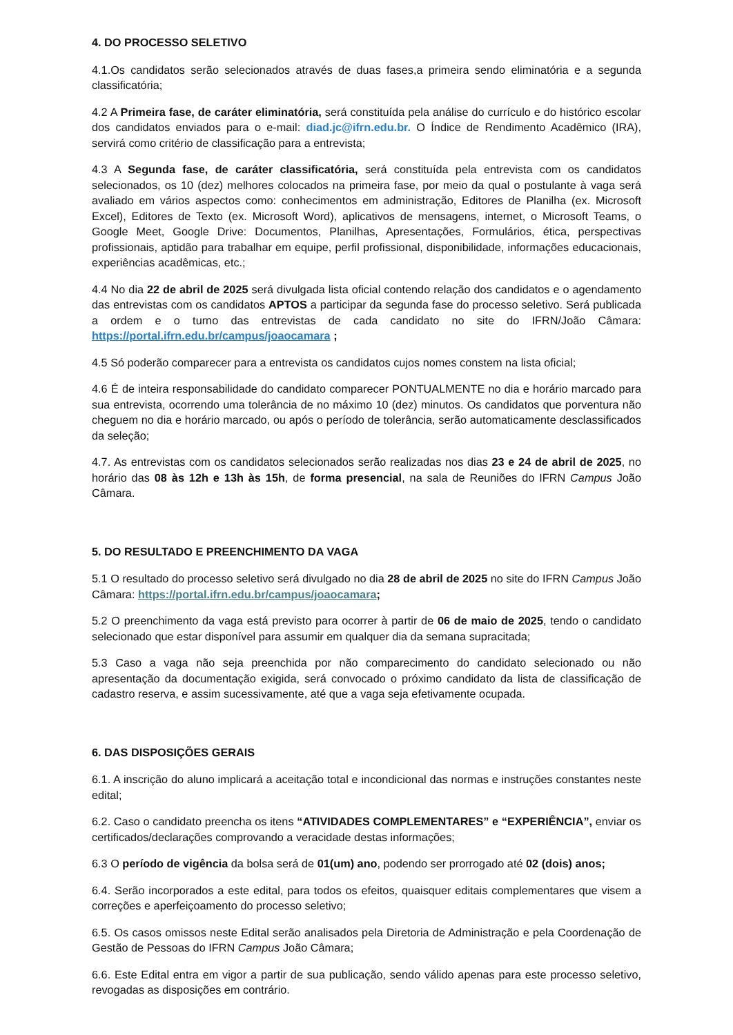4. DO PROCESSO SELETIVO
4.1.Os candidatos serão selecionados através de duas fases,a primeira sendo eliminatória e a segunda classificatória;
4.2 A Primeira fase, de caráter eliminatória, será constituída pela análise do currículo e do histórico escolar dos candidatos enviados para o e-mail: diad.jc@ifrn.edu.br. O Índice de Rendimento Acadêmico (IRA), servirá como critério de classificação para a entrevista;
4.3 A Segunda fase, de caráter classificatória, será constituída pela entrevista com os candidatos selecionados, os 10 (dez) melhores colocados na primeira fase, por meio da qual o postulante à vaga será avaliado em vários aspectos como: conhecimentos em administração, Editores de Planilha (ex. Microsoft Excel), Editores de Texto (ex. Microsoft Word), aplicativos de mensagens, internet, o Microsoft Teams, o Google Meet, Google Drive: Documentos, Planilhas, Apresentações, Formulários, ética, perspectivas profissionais, aptidão para trabalhar em equipe, perfil profissional, disponibilidade, informações educacionais, experiências acadêmicas, etc.;
4.4 No dia 22 de abril de 2025 será divulgada lista oficial contendo relação dos candidatos e o agendamento das entrevistas com os candidatos APTOS a participar da segunda fase do processo seletivo. Será publicada a ordem e o turno das entrevistas de cada candidato no site do IFRN/João Câmara: https://portal.ifrn.edu.br/campus/joaocamara ;
4.5 Só poderão comparecer para a entrevista os candidatos cujos nomes constem na lista oficial;
4.6 É de inteira responsabilidade do candidato comparecer PONTUALMENTE no dia e horário marcado para sua entrevista, ocorrendo uma tolerância de no máximo 10 (dez) minutos. Os candidatos que porventura não cheguem no dia e horário marcado, ou após o período de tolerância, serão automaticamente desclassificados da seleção;
4.7. As entrevistas com os candidatos selecionados serão realizadas nos dias 23 e 24 de abril de 2025, no horário das 08 às 12h e 13h às 15h, de forma presencial, na sala de Reuniões do IFRN Campus João Câmara.
5. DO RESULTADO E PREENCHIMENTO DA VAGA
5.1 O resultado do processo seletivo será divulgado no dia 28 de abril de 2025 no site do IFRN Campus João Câmara: https://portal.ifrn.edu.br/campus/joaocamara;
5.2 O preenchimento da vaga está previsto para ocorrer à partir de 06 de maio de 2025, tendo o candidato selecionado que estar disponível para assumir em qualquer dia da semana supracitada;
5.3 Caso a vaga não seja preenchida por não comparecimento do candidato selecionado ou não apresentação da documentação exigida, será convocado o próximo candidato da lista de classificação de cadastro reserva, e assim sucessivamente, até que a vaga seja efetivamente ocupada.
6. DAS DISPOSIÇÕES GERAIS
6.1. A inscrição do aluno implicará a aceitação total e incondicional das normas e instruções constantes neste edital;
6.2. Caso o candidato preencha os itens “ATIVIDADES COMPLEMENTARES” e “EXPERIÊNCIA”, enviar os certificados/declarações comprovando a veracidade destas informações;
6.3 O período de vigência da bolsa será de 01(um) ano, podendo ser prorrogado até 02 (dois) anos;
6.4. Serão incorporados a este edital, para todos os efeitos, quaisquer editais complementares que visem a correções e aperfeiçoamento do processo seletivo;
6.5. Os casos omissos neste Edital serão analisados pela Diretoria de Administração e pela Coordenação de Gestão de Pessoas do IFRN Campus João Câmara;
6.6. Este Edital entra em vigor a partir de sua publicação, sendo válido apenas para este processo seletivo, revogadas as disposições em contrário.